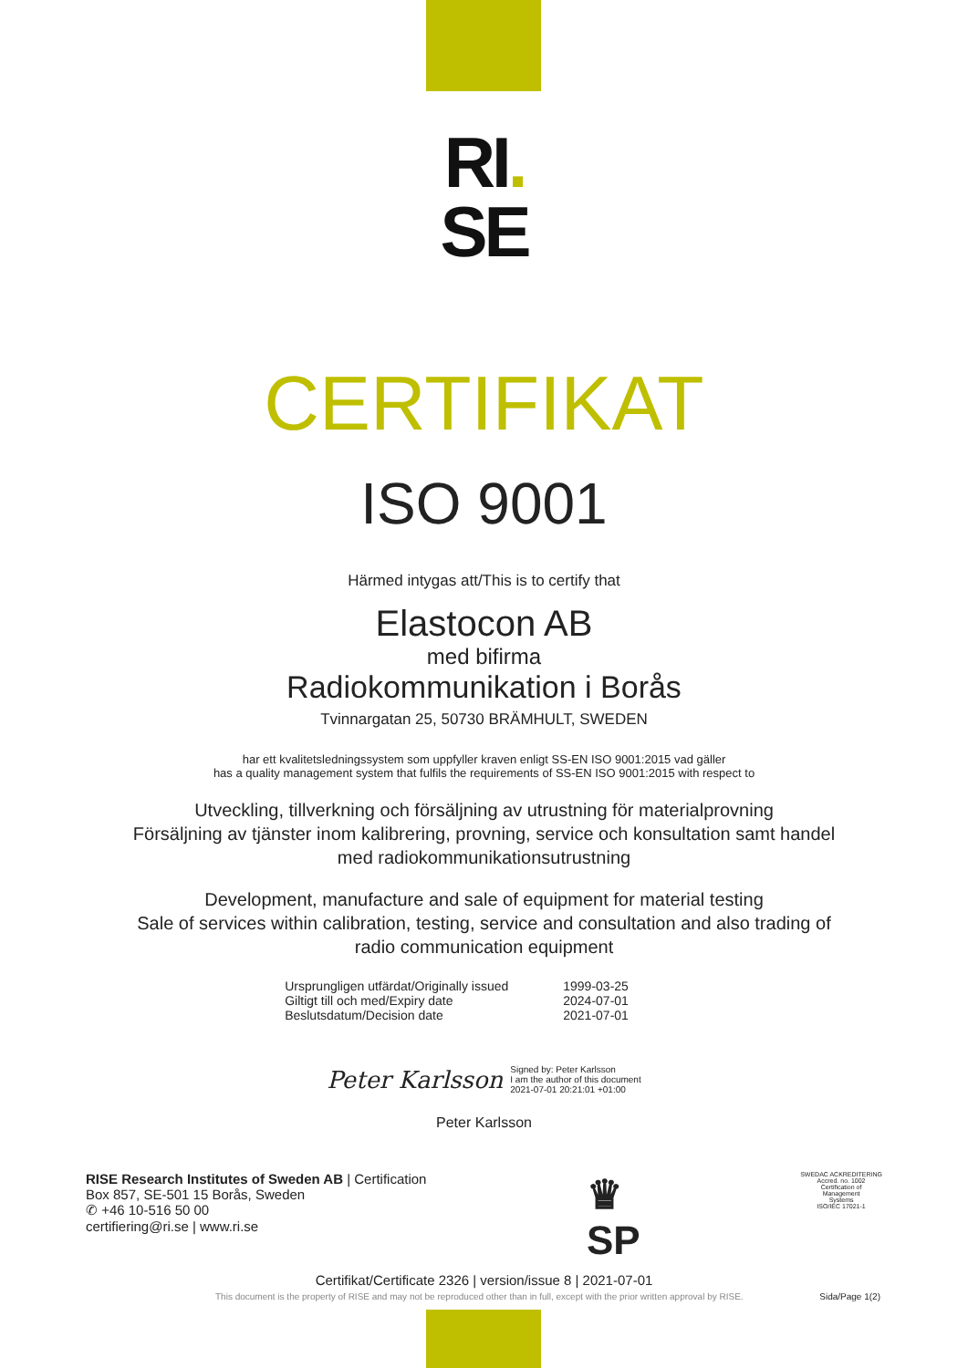RI.
SE
CERTIFIKAT
ISO 9001
Härmed intygas att/This is to certify that
Elastocon AB
med bifirma
Radiokommunikation i Borås
Tvinnargatan 25, 50730 BRÄMHULT, SWEDEN
har ett kvalitetsledningssystem som uppfyller kraven enligt SS-EN ISO 9001:2015 vad gäller
has a quality management system that fulfils the requirements of SS-EN ISO 9001:2015 with respect to
Utveckling, tillverkning och försäljning av utrustning för materialprovning
Försäljning av tjänster inom kalibrering, provning, service och konsultation samt handel
med radiokommunikationsutrustning
Development, manufacture and sale of equipment for material testing
Sale of services within calibration, testing, service and consultation and also trading of
radio communication equipment
| Ursprungligen utfärdat/Originally issued | 1999-03-25 |
| Giltigt till och med/Expiry date | 2024-07-01 |
| Beslutsdatum/Decision date | 2021-07-01 |
Peter Karlsson Signed by: Peter Karlsson
I am the author of this document
2021-07-01 20:21:01 +01:00
Peter Karlsson
RISE Research Institutes of Sweden AB | Certification
Box 857, SE-501 15 Borås, Sweden
✆ +46 10-516 50 00
certifiering@ri.se | www.ri.se
♛
SP
SWEDAC ACKREDITERING
Accred. no. 1002
Certification of
Management
Systems
ISO/IEC 17021-1
Certifikat/Certificate 2326 | version/issue 8 | 2021-07-01
This document is the property of RISE and may not be reproduced other than in full, except with the prior written approval by RISE. Sida/Page 1(2)